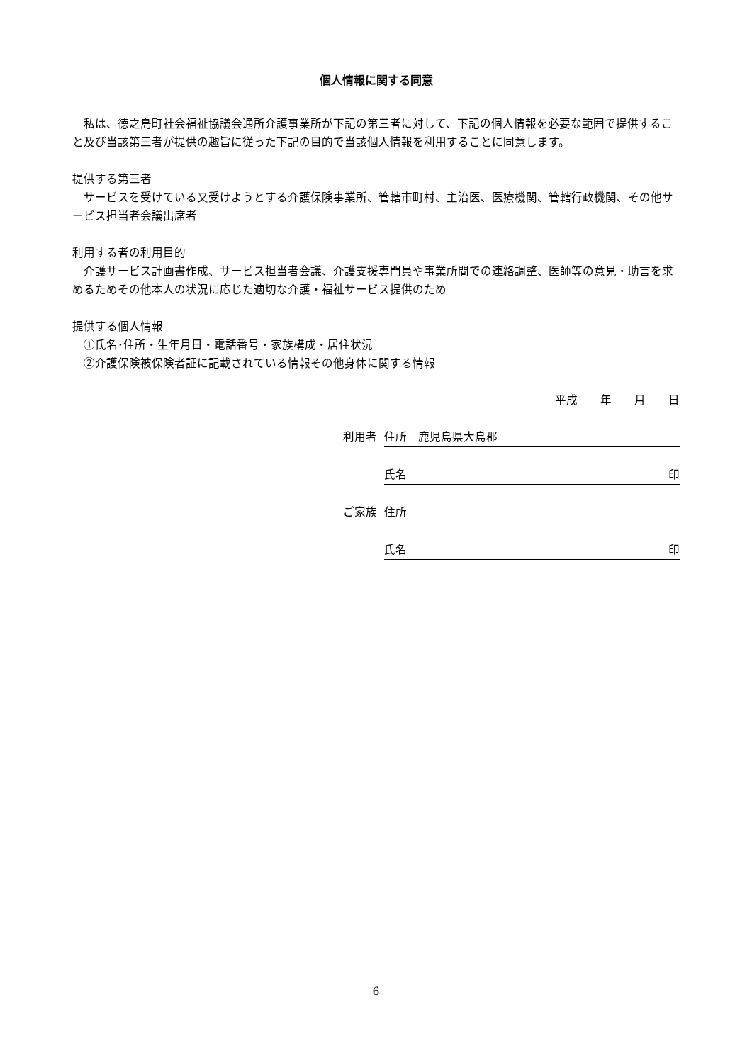個人情報に関する同意
　私は、徳之島町社会福祉協議会通所介護事業所が下記の第三者に対して、下記の個人情報を必要な範囲で提供すること及び当該第三者が提供の趣旨に従った下記の目的で当該個人情報を利用することに同意します。
提供する第三者
　サービスを受けている又受けようとする介護保険事業所、管轄市町村、主治医、医療機関、管轄行政機関、その他サービス担当者会議出席者
利用する者の利用目的
　介護サービス計画書作成、サービス担当者会議、介護支援専門員や事業所間での連絡調整、医師等の意見・助言を求めるためその他本人の状況に応じた適切な介護・福祉サービス提供のため
提供する個人情報
　①氏名･住所・生年月日・電話番号・家族構成・居住状況
　②介護保険被保険者証に記載されている情報その他身体に関する情報
平成　　年　　月　　日
利用者
住所　鹿児島県大島郡
氏名 印
ご家族
住所
氏名 印
6